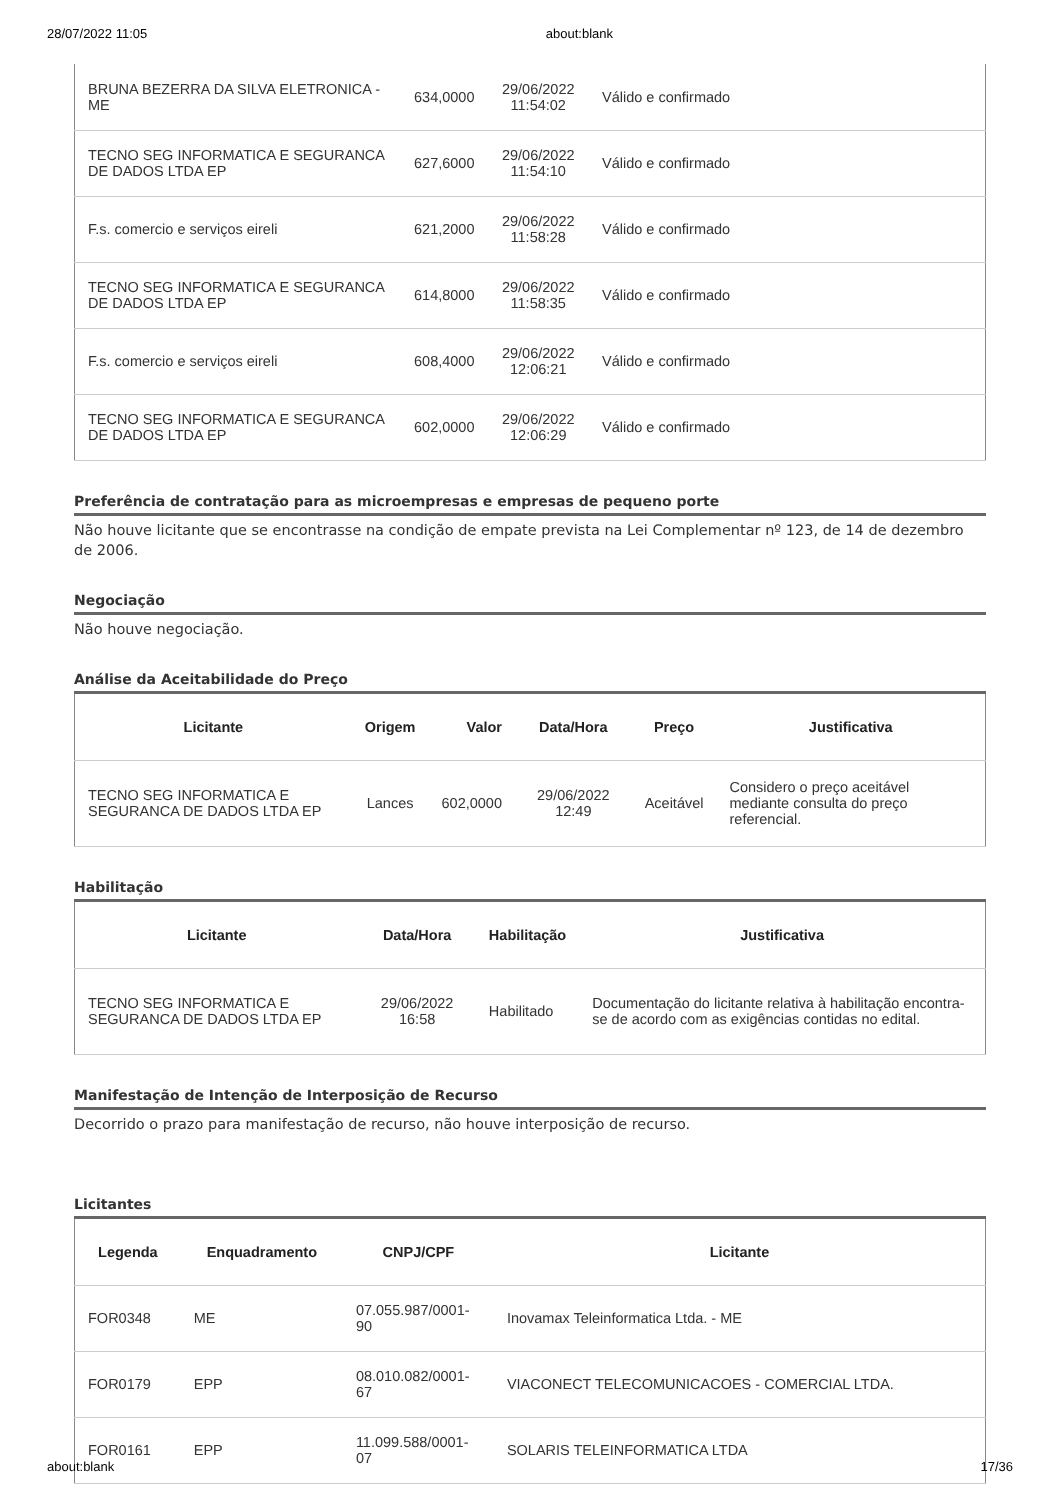28/07/2022 11:05 about:blank
| BRUNA BEZERRA DA SILVA ELETRONICA - ME | 634,0000 | 29/06/2022 11:54:02 | Válido e confirmado |
| TECNO SEG INFORMATICA E SEGURANCA DE DADOS LTDA EP | 627,6000 | 29/06/2022 11:54:10 | Válido e confirmado |
| F.s. comercio e serviços eireli | 621,2000 | 29/06/2022 11:58:28 | Válido e confirmado |
| TECNO SEG INFORMATICA E SEGURANCA DE DADOS LTDA EP | 614,8000 | 29/06/2022 11:58:35 | Válido e confirmado |
| F.s. comercio e serviços eireli | 608,4000 | 29/06/2022 12:06:21 | Válido e confirmado |
| TECNO SEG INFORMATICA E SEGURANCA DE DADOS LTDA EP | 602,0000 | 29/06/2022 12:06:29 | Válido e confirmado |
Preferência de contratação para as microempresas e empresas de pequeno porte
Não houve licitante que se encontrasse na condição de empate prevista na Lei Complementar nº 123, de 14 de dezembro de 2006.
Negociação
Não houve negociação.
Análise da Aceitabilidade do Preço
| Licitante | Origem | Valor | Data/Hora | Preço | Justificativa |
| --- | --- | --- | --- | --- | --- |
| TECNO SEG INFORMATICA E SEGURANCA DE DADOS LTDA EP | Lances | 602,0000 | 29/06/2022 12:49 | Aceitável | Considero o preço aceitável mediante consulta do preço referencial. |
Habilitação
| Licitante | Data/Hora | Habilitação | Justificativa |
| --- | --- | --- | --- |
| TECNO SEG INFORMATICA E SEGURANCA DE DADOS LTDA EP | 29/06/2022 16:58 | Habilitado | Documentação do licitante relativa à habilitação encontra-se de acordo com as exigências contidas no edital. |
Manifestação de Intenção de Interposição de Recurso
Decorrido o prazo para manifestação de recurso, não houve interposição de recurso.
Licitantes
| Legenda | Enquadramento | CNPJ/CPF | Licitante |
| --- | --- | --- | --- |
| FOR0348 | ME | 07.055.987/0001-90 | Inovamax Teleinformatica Ltda. - ME |
| FOR0179 | EPP | 08.010.082/0001-67 | VIACONECT TELECOMUNICACOES - COMERCIAL LTDA. |
| FOR0161 | EPP | 11.099.588/0001-07 | SOLARIS TELEINFORMATICA LTDA |
about:blank 17/36